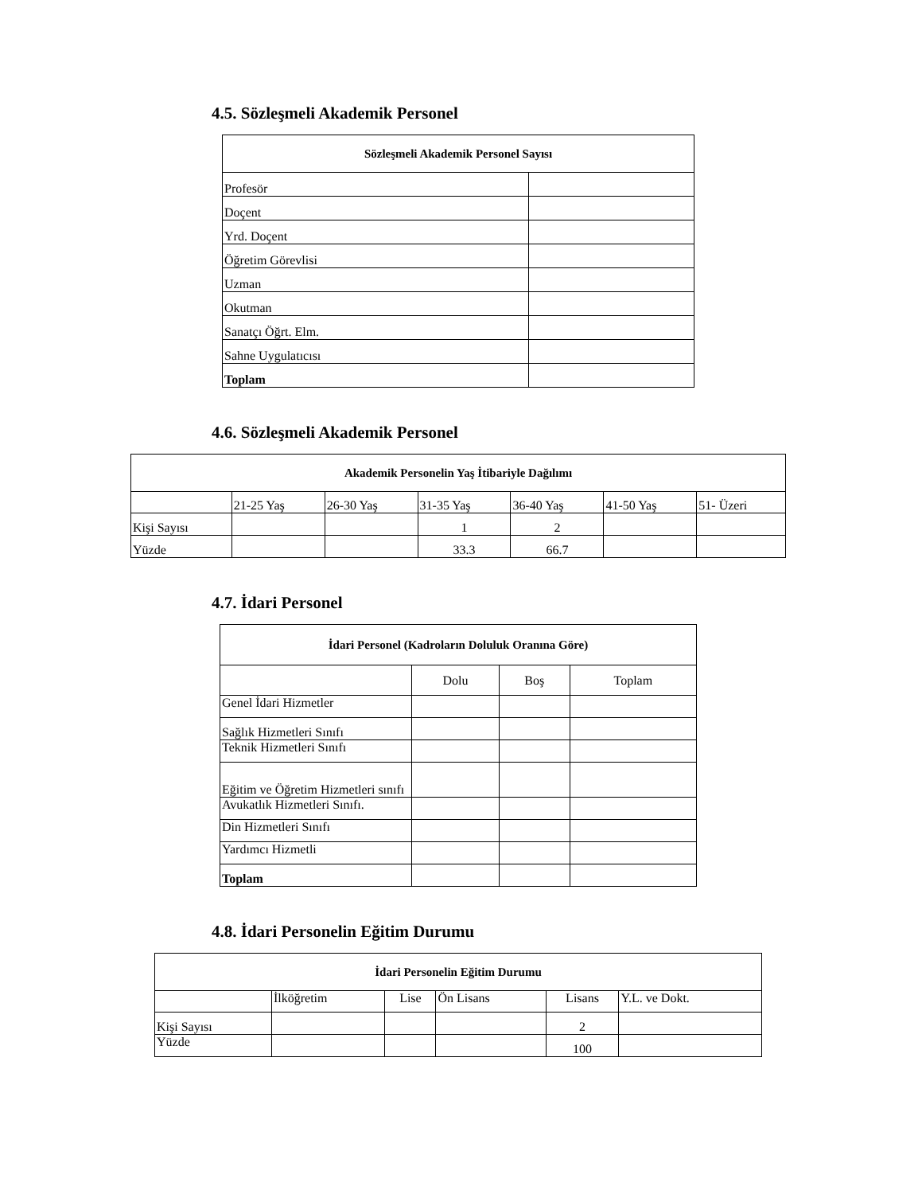4.5. Sözleşmeli Akademik Personel
| Sözleşmeli Akademik Personel Sayısı | |
| --- | --- |
| Profesör | |
| Doçent | |
| Yrd. Doçent | |
| Öğretim Görevlisi | |
| Uzman | |
| Okutman | |
| Sanatçı Öğrt. Elm. | |
| Sahne Uygulatıcısı | |
| Toplam | |
4.6. Sözleşmeli Akademik Personel
| Akademik Personelin Yaş İtibariyle Dağılımı | | | | | | |
| --- | --- | --- | --- | --- | --- | --- |
| | 21-25 Yaş | 26-30 Yaş | 31-35 Yaş | 36-40 Yaş | 41-50 Yaş | 51- Üzeri |
| Kişi Sayısı | | | 1 | 2 | | |
| Yüzde | | | 33.3 | 66.7 | | |
4.7. İdari Personel
| İdari Personel (Kadroların Doluluk Oranına Göre) | | | |
| --- | --- | --- | --- |
| | Dolu | Boş | Toplam |
| Genel İdari Hizmetler | | | |
| Sağlık Hizmetleri Sınıfı | | | |
| Teknik Hizmetleri Sınıfı | | | |
| Eğitim ve Öğretim Hizmetleri sınıfı | | | |
| Avukatlık Hizmetleri Sınıfı. | | | |
| Din Hizmetleri Sınıfı | | | |
| Yardımcı Hizmetli | | | |
| Toplam | | | |
4.8. İdari Personelin Eğitim Durumu
| İdari Personelin Eğitim Durumu | | | | | |
| --- | --- | --- | --- | --- | --- |
| | İlköğretim | Lise | Ön Lisans | Lisans | Y.L. ve Dokt. |
| Kişi Sayısı | | | | 2 | |
| Yüzde | | | | 100 | |